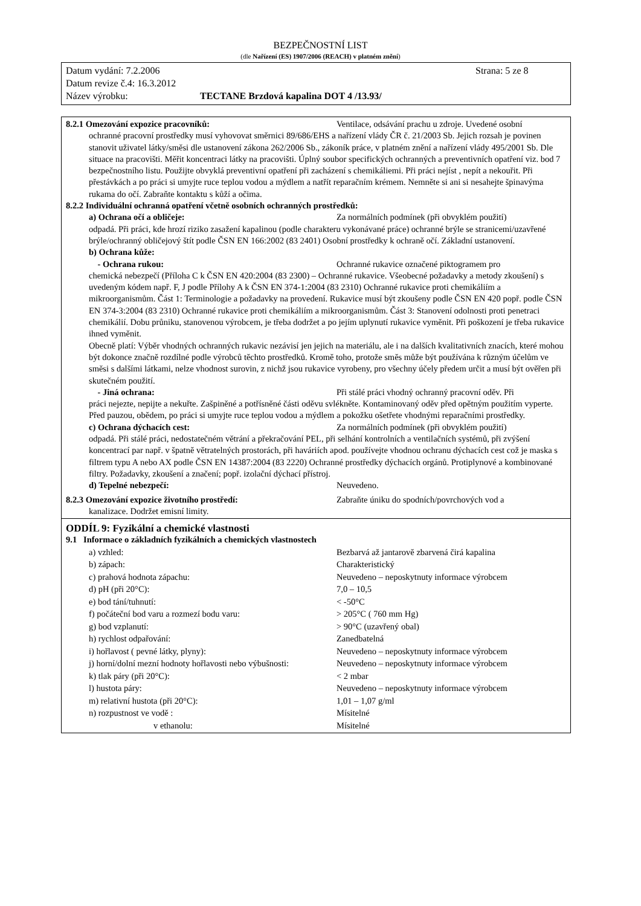BEZPEČNOSTNÍ LIST
(dle Nařízení (ES) 1907/2006 (REACH) v platném znění)
Datum vydání: 7.2.2006 Strana: 5 ze 8
Datum revize č.4: 16.3.2012
Název výrobku: TECTANE Brzdová kapalina DOT 4 /13.93/
8.2.1 Omezování expozice pracovníků: Ventilace, odsávání prachu u zdroje. Uvedené osobní
ochranné pracovní prostředky musí vyhovovat směrnici 89/686/EHS a nařízení vlády ČR č. 21/2003 Sb. Jejich rozsah je povinen stanovit uživatel látky/směsi dle ustanovení zákona 262/2006 Sb., zákoník práce, v platném znění a nařízení vlády 495/2001 Sb. Dle situace na pracovišti. Měřit koncentraci látky na pracovišti. Úplný soubor specifických ochranných a preventivních opatření viz. bod 7 bezpečnostního listu. Použijte obvyklá preventivní opatření při zacházení s chemikáliemi. Při práci nejíst , nepít a nekouřit. Při přestávkách a po práci si umyjte ruce teplou vodou a mýdlem a natřít reparačním krémem. Nemněte si ani si nesahejte špinavýma rukama do očí. Zabraňte kontaktu s kůží a očima.
8.2.2 Individuální ochranná opatření včetně osobních ochranných prostředků:
a) Ochrana očí a obličeje: Za normálních podmínek (při obvyklém použití)
odpadá. Při práci, kde hrozí riziko zasažení kapalinou (podle charakteru vykonávané práce) ochranné brýle se stranicemi/uzavřené brýle/ochranný obličejový štít podle ČSN EN 166:2002 (83 2401) Osobní prostředky k ochraně očí. Základní ustanovení.
b) Ochrana kůže:
- Ochrana rukou: Ochranné rukavice označené piktogramem pro
chemická nebezpečí (Příloha C k ČSN EN 420:2004 (83 2300) – Ochranné rukavice. Všeobecné požadavky a metody zkoušení) s uvedeným kódem např. F, J podle Přílohy A k ČSN EN 374-1:2004 (83 2310) Ochranné rukavice proti chemikáliím a mikroorganismům. Část 1: Terminologie a požadavky na provedení. Rukavice musí být zkoušeny podle ČSN EN 420 popř. podle ČSN EN 374-3:2004 (83 2310) Ochranné rukavice proti chemikáliím a mikroorganismům. Část 3: Stanovení odolnosti proti penetraci chemikálií. Dobu průniku, stanovenou výrobcem, je třeba dodržet a po jejím uplynutí rukavice vyměnit. Při poškození je třeba rukavice ihned vyměnit.
Obecně platí: Výběr vhodných ochranných rukavic nezávisí jen jejich na materiálu, ale i na dalších kvalitativních znacích, které mohou být dokonce značně rozdílné podle výrobců těchto prostředků. Kromě toho, protože směs může být používána k různým účelům ve směsi s dalšími látkami, nelze vhodnost surovin, z nichž jsou rukavice vyrobeny, pro všechny účely předem určit a musí být ověřen při skutečném použití.
- Jiná ochrana: Při stálé práci vhodný ochranný pracovní oděv. Při
práci nejezte, nepijte a nekuřte. Zašpiněné a potřísněné části oděvu svlékněte. Kontaminovaný oděv před opětným použitím vyperte. Před pauzou, obědem, po práci si umyjte ruce teplou vodou a mýdlem a pokožku ošetřete vhodnými reparačními prostředky.
c) Ochrana dýchacích cest: Za normálních podmínek (při obvyklém použití)
odpadá. Při stálé práci, nedostatečném větrání a překračování PEL, při selhání kontrolních a ventilačních systémů, při zvýšení koncentrací par např. v špatně větratelných prostorách, při haváriích apod. používejte vhodnou ochranu dýchacích cest což je maska s filtrem typu A nebo AX podle ČSN EN 14387:2004 (83 2220) Ochranné prostředky dýchacích orgánů. Protiplynové a kombinované filtry. Požadavky, zkoušení a značení; popř. izolační dýchací přístroj.
d) Tepelné nebezpečí: Neuvedeno.
8.2.3 Omezování expozice životního prostředí: Zabraňte úniku do spodních/povrchových vod a
kanalizace. Dodržet emisní limity.
ODDÍL 9: Fyzikální a chemické vlastnosti
9.1 Informace o základních fyzikálních a chemických vlastnostech
| a) vzhled: | Bezbarvá až jantarově zbarvená čirá kapalina |
| b) zápach: | Charakteristický |
| c) prahová hodnota zápachu: | Neuvedeno – neposkytnuty informace výrobcem |
| d) pH (při 20°C): | 7,0 – 10,5 |
| e) bod tání/tuhnutí: | < -50°C |
| f) počáteční bod varu a rozmezí bodu varu: | > 205°C ( 760 mm Hg) |
| g) bod vzplanutí: | > 90°C (uzavřený obal) |
| h) rychlost odpařování: | Zanedbatelná |
| i) hořlavost ( pevné látky, plyny): | Neuvedeno – neposkytnuty informace výrobcem |
| j) horní/dolní mezní hodnoty hořlavosti nebo výbušnosti: | Neuvedeno – neposkytnuty informace výrobcem |
| k) tlak páry (při 20°C): | < 2 mbar |
| l) hustota páry: | Neuvedeno – neposkytnuty informace výrobcem |
| m) relativní hustota (při 20°C): | 1,01 – 1,07 g/ml |
| n) rozpustnost ve vodě : | Mísitelné |
| v ethanolu: | Mísitelné |